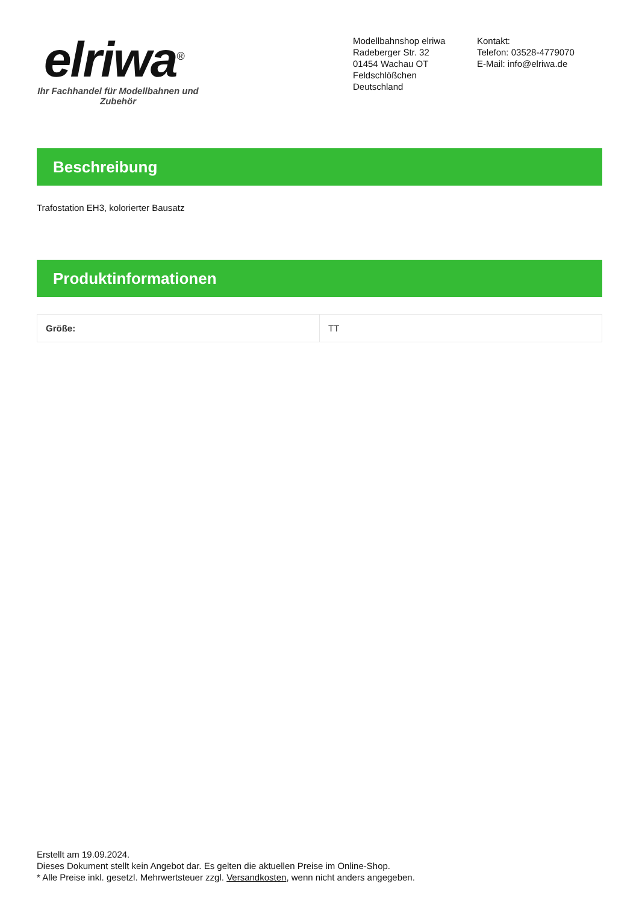elriwa<sup>®</sup>
Ihr Fachhandel für Modellbahnen und Zubehör
Modellbahnshop elriwa
Radeberger Str. 32
01454 Wachau OT Feldschlößchen
Deutschland
Kontakt:
Telefon: 03528-4779070
E-Mail: info@elriwa.de
Beschreibung
Trafostation EH3, kolorierter Bausatz
Produktinformationen
| Größe: | TT |
Erstellt am 19.09.2024.
Dieses Dokument stellt kein Angebot dar. Es gelten die aktuellen Preise im Online-Shop.
* Alle Preise inkl. gesetzl. Mehrwertsteuer zzgl. Versandkosten, wenn nicht anders angegeben.